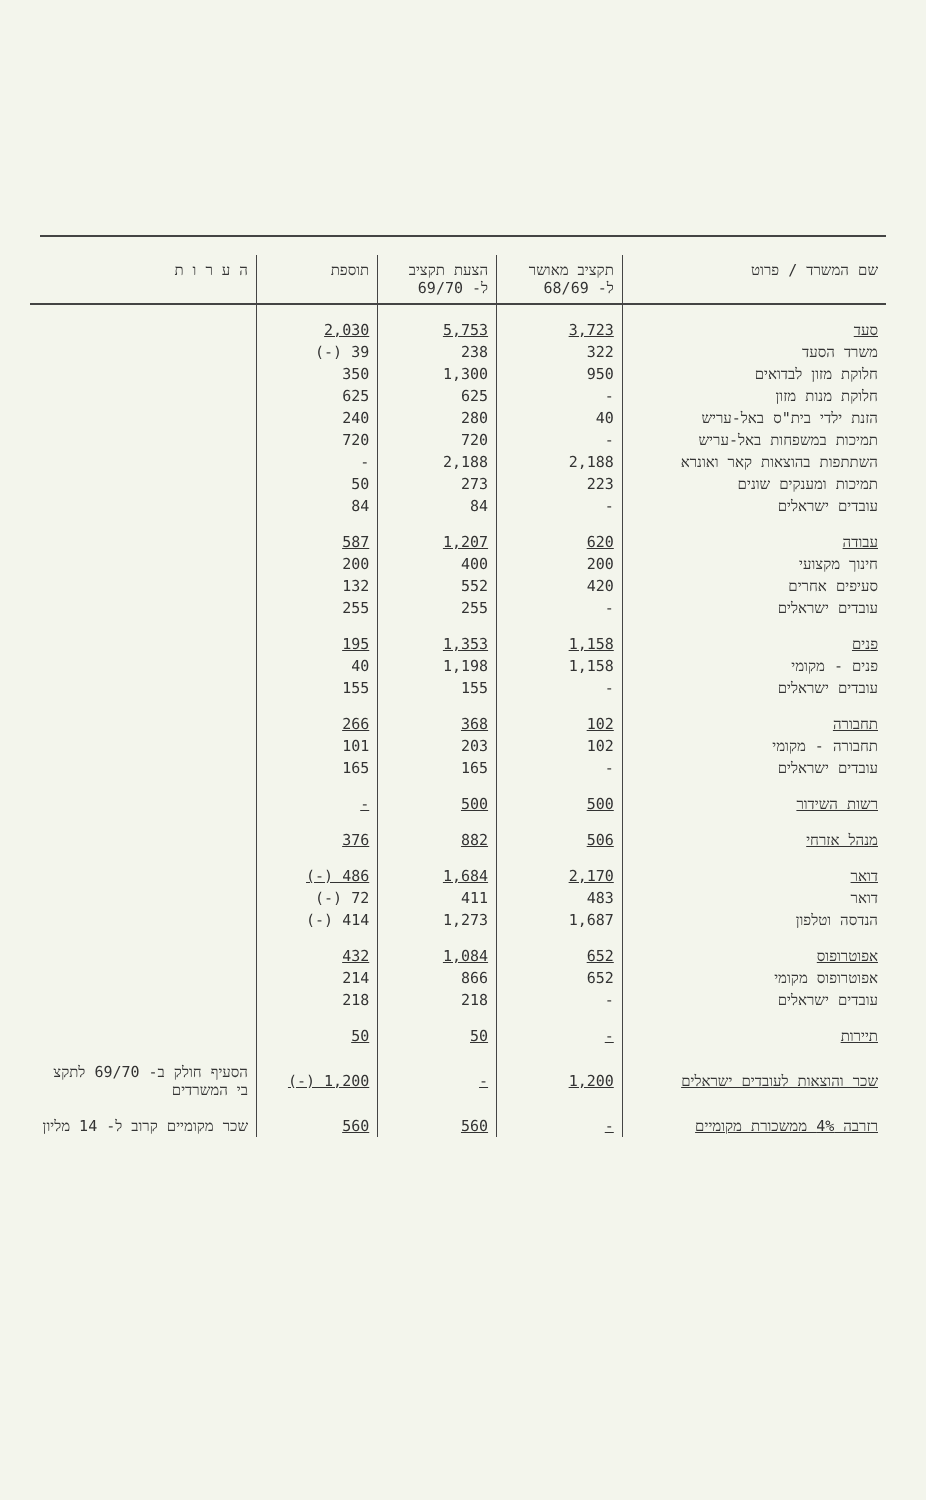| שם המשרד / פרוט | תקציב מאושר ל- 68/69 | הצעת תקציב ל- 69/70 | תוספת | ה ע ר ו ת |
| --- | --- | --- | --- | --- |
| סעד | 3,723 | 5,753 | 2,030 | |
| משרד הסעד | 322 | 238 | (-) 39 | |
| חלוקת מזון לבדואים | 950 | 1,300 | 350 | |
| חלוקת מנות מזון | - | 625 | 625 | |
| הזנת ילדי בית"ס באל-עריש | 40 | 280 | 240 | |
| תמיכות במשפחות באל-עריש | - | 720 | 720 | |
| השתתפות בהוצאות קאר ואונרא | 2,188 | 2,188 | - | |
| תמיכות ומענקים שונים | 223 | 273 | 50 | |
| עובדים ישראלים | - | 84 | 84 | |
| עבודה | 620 | 1,207 | 587 | |
| חינוך מקצועי | 200 | 400 | 200 | |
| סעיפים אחרים | 420 | 552 | 132 | |
| עובדים ישראלים | - | 255 | 255 | |
| פנים | 1,158 | 1,353 | 195 | |
| פנים - מקומי | 1,158 | 1,198 | 40 | |
| עובדים ישראלים | - | 155 | 155 | |
| תחבורה | 102 | 368 | 266 | |
| תחבורה - מקומי | 102 | 203 | 101 | |
| עובדים ישראלים | - | 165 | 165 | |
| רשות השידור | 500 | 500 | - | |
| מנהל אזרחי | 506 | 882 | 376 | |
| דואר | 2,170 | 1,684 | (-) 486 | |
| דואר | 483 | 411 | (-) 72 | |
| הנדסה וטלפון | 1,687 | 1,273 | (-) 414 | |
| אפוטרופוס | 652 | 1,084 | 432 | |
| אפוטרופוס מקומי | 652 | 866 | 214 | |
| עובדים ישראלים | - | 218 | 218 | |
| תיירות | - | 50 | 50 | |
| שכר והוצאות לעובדים ישראלים | 1,200 | - | (-) 1,200 | הסעיף חולק ב- 69/70 לתקצ בי המשרדים |
| רזרבה 4% ממשכורת מקומיים | - | 560 | 560 | שכר מקומיים קרוב ל- 14 מליון |